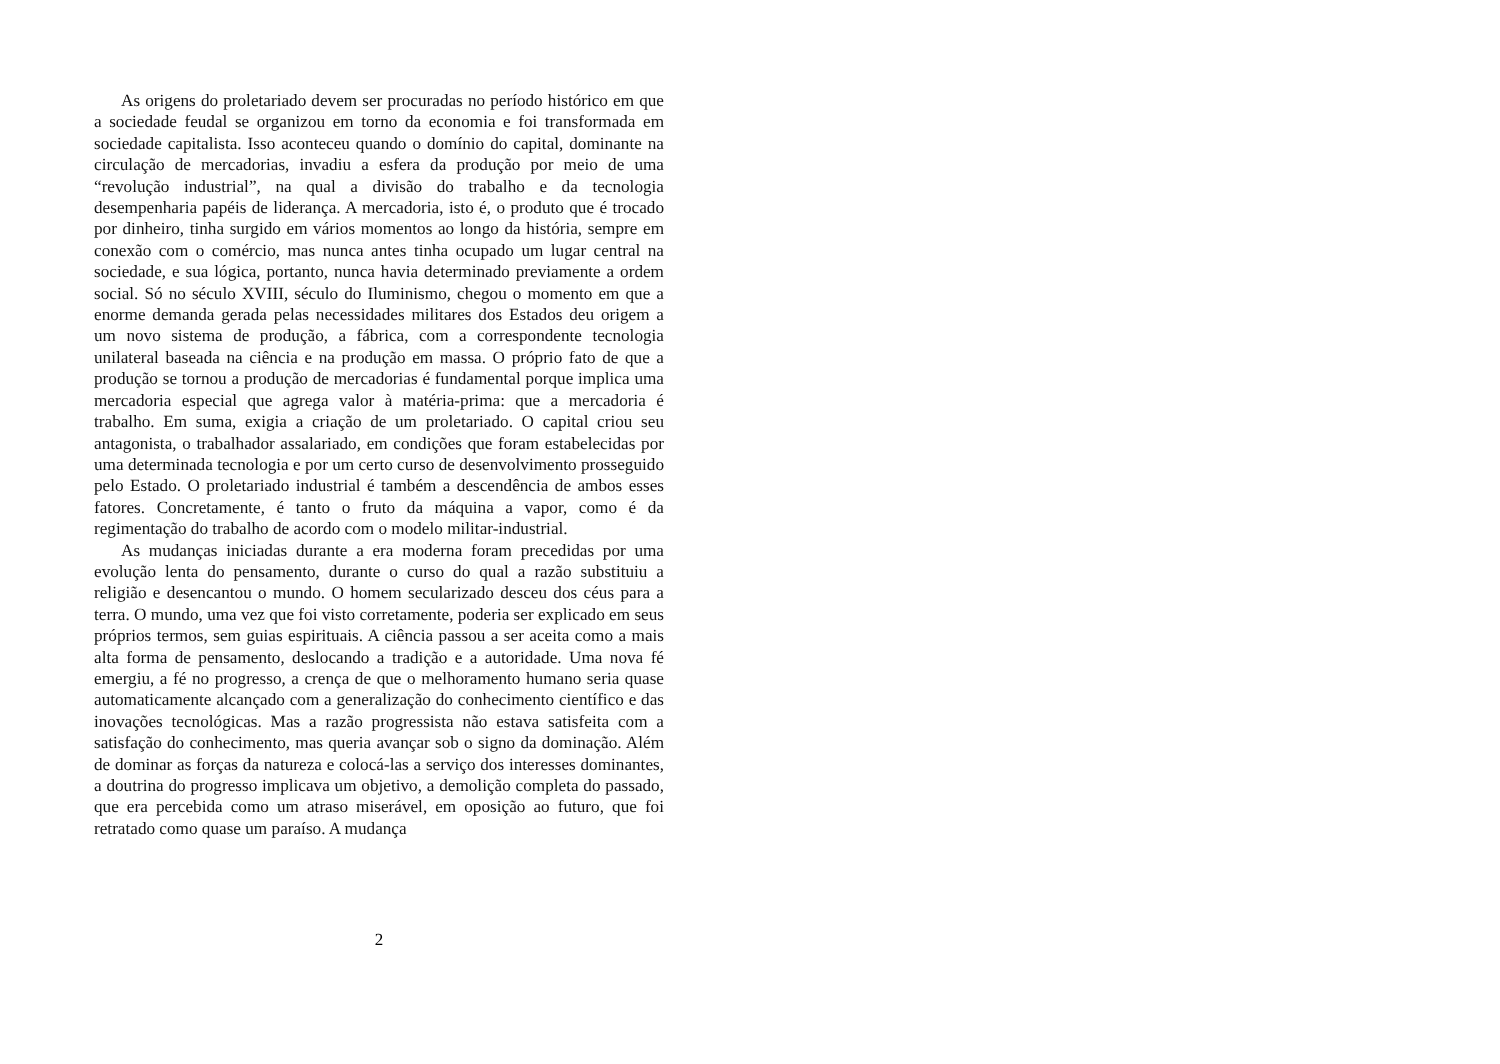As origens do proletariado devem ser procuradas no período histórico em que a sociedade feudal se organizou em torno da economia e foi transformada em sociedade capitalista. Isso aconteceu quando o domínio do capital, dominante na circulação de mercadorias, invadiu a esfera da produção por meio de uma “revolução industrial”, na qual a divisão do trabalho e da tecnologia desempenharia papéis de liderança. A mercadoria, isto é, o produto que é trocado por dinheiro, tinha surgido em vários momentos ao longo da história, sempre em conexão com o comércio, mas nunca antes tinha ocupado um lugar central na sociedade, e sua lógica, portanto, nunca havia determinado previamente a ordem social. Só no século XVIII, século do Iluminismo, chegou o momento em que a enorme demanda gerada pelas necessidades militares dos Estados deu origem a um novo sistema de produção, a fábrica, com a correspondente tecnologia unilateral baseada na ciência e na produção em massa. O próprio fato de que a produção se tornou a produção de mercadorias é fundamental porque implica uma mercadoria especial que agrega valor à matéria-prima: que a mercadoria é trabalho. Em suma, exigia a criação de um proletariado. O capital criou seu antagonista, o trabalhador assalariado, em condições que foram estabelecidas por uma determinada tecnologia e por um certo curso de desenvolvimento prosseguido pelo Estado. O proletariado industrial é também a descendência de ambos esses fatores. Concretamente, é tanto o fruto da máquina a vapor, como é da regimentação do trabalho de acordo com o modelo militar-industrial.
As mudanças iniciadas durante a era moderna foram precedidas por uma evolução lenta do pensamento, durante o curso do qual a razão substituiu a religião e desencantou o mundo. O homem secularizado desceu dos céus para a terra. O mundo, uma vez que foi visto corretamente, poderia ser explicado em seus próprios termos, sem guias espirituais. A ciência passou a ser aceita como a mais alta forma de pensamento, deslocando a tradição e a autoridade. Uma nova fé emergiu, a fé no progresso, a crença de que o melhoramento humano seria quase automaticamente alcançado com a generalização do conhecimento científico e das inovações tecnológicas. Mas a razão progressista não estava satisfeita com a satisfação do conhecimento, mas queria avançar sob o signo da dominação. Além de dominar as forças da natureza e colocá-las a serviço dos interesses dominantes, a doutrina do progresso implicava um objetivo, a demolição completa do passado, que era percebida como um atraso miserável, em oposição ao futuro, que foi retratado como quase um paraíso. A mudança
2